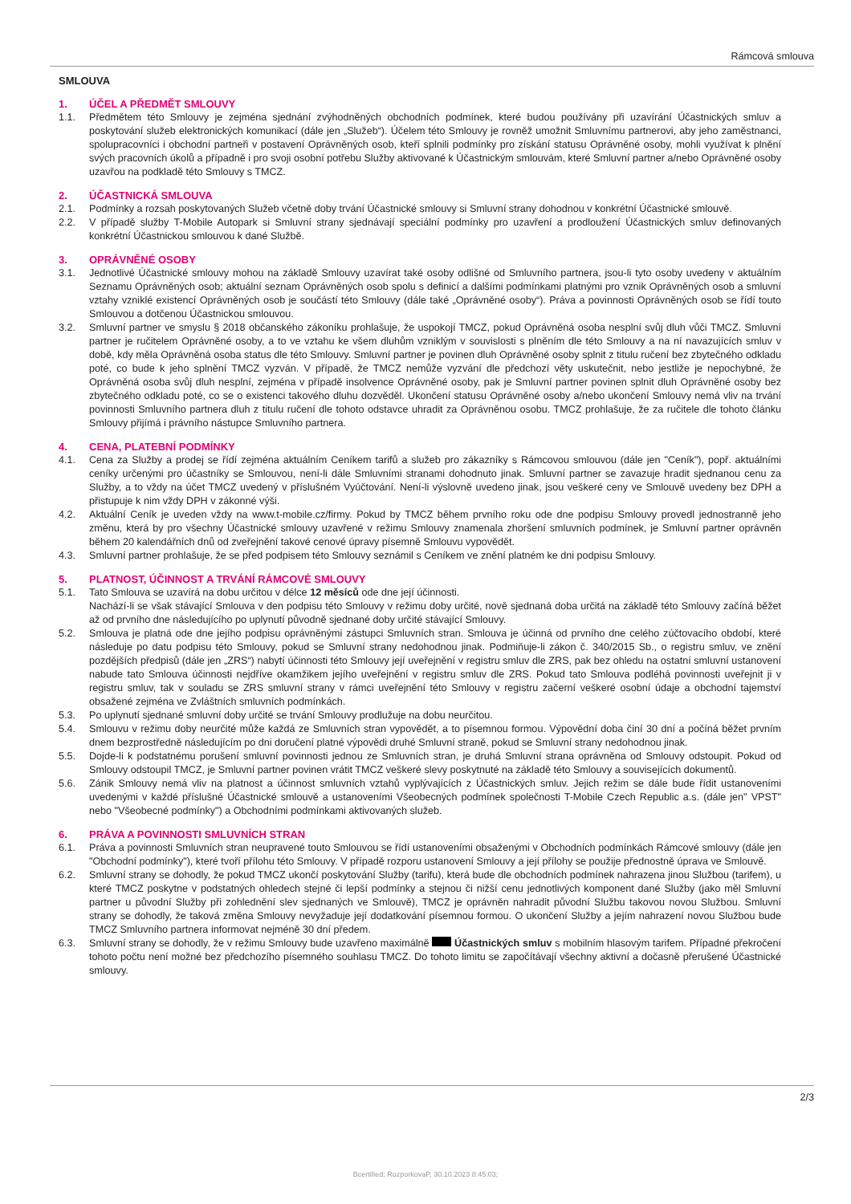Rámcová smlouva
SMLOUVA
1. ÚČEL A PŘEDMĚT SMLOUVY
1.1. Předmětem této Smlouvy je zejména sjednání zvýhodněných obchodních podmínek, které budou používány při uzavírání Účastnických smluv a poskytování služeb elektronických komunikací (dále jen „Služeb“). Účelem této Smlouvy je rovněž umožnit Smluvnímu partnerovi, aby jeho zaměstnanci, spolupracovníci i obchodní partneři v postavení Oprávněných osob, kteří splnili podmínky pro získání statusu Oprávněné osoby, mohli využívat k plnění svých pracovních úkolů a případně i pro svoji osobní potřebu Služby aktivované k Účastnickým smlouvám, které Smluvní partner a/nebo Oprávněné osoby uzavřou na podkladě této Smlouvy s TMCZ.
2. ÚČASTNICKÁ SMLOUVA
2.1. Podmínky a rozsah poskytovaných Služeb včetně doby trvání Účastnické smlouvy si Smluvní strany dohodnou v konkrétní Účastnické smlouvě.
2.2. V případě služby T-Mobile Autopark si Smluvní strany sjednávají speciální podmínky pro uzavření a prodloužení Účastnických smluv definovaných konkrétní Účastnickou smlouvou k dané Službě.
3. OPRÁVNĚNÉ OSOBY
3.1. Jednotlivé Účastnické smlouvy mohou na základě Smlouvy uzavírat také osoby odlišné od Smluvního partnera, jsou-li tyto osoby uvedeny v aktuálním Seznamu Oprávněných osob; aktuální seznam Oprávněných osob spolu s definicí a dalšími podmínkami platnými pro vznik Oprávněných osob a smluvní vztahy vzniklé existencí Oprávněných osob je součástí této Smlouvy (dále také „Oprávněné osoby“). Práva a povinnosti Oprávněných osob se řídí touto Smlouvou a dotčenou Účastnickou smlouvou.
3.2. Smluvní partner ve smyslu § 2018 občanského zákoníku prohlašuje, že uspokojí TMCZ, pokud Oprávněná osoba nesplní svůj dluh vůči TMCZ. Smluvní partner je ručitelem Oprávněné osoby, a to ve vztahu ke všem dluhům vzniklým v souvislosti s plněním dle této Smlouvy a na ní navazujících smluv v době, kdy měla Oprávněná osoba status dle této Smlouvy. Smluvní partner je povinen dluh Oprávněné osoby splnit z titulu ručení bez zbytečného odkladu poté, co bude k jeho splnění TMCZ vyzván. V případě, že TMCZ nemůže vyzvání dle předchozí věty uskutečnit, nebo jestliže je nepochybné, že Oprávněná osoba svůj dluh nesplní, zejména v případě insolvence Oprávněné osoby, pak je Smluvní partner povinen splnit dluh Oprávněné osoby bez zbytečného odkladu poté, co se o existenci takového dluhu dozvěděl. Ukončení statusu Oprávněné osoby a/nebo ukončení Smlouvy nemá vliv na trvání povinnosti Smluvního partnera dluh z titulu ručení dle tohoto odstavce uhradit za Oprávněnou osobu. TMCZ prohlašuje, že za ručitele dle tohoto článku Smlouvy přijímá i právního nástupce Smluvního partnera.
4. CENA, PLATEBNÍ PODMÍNKY
4.1. Cena za Služby a prodej se řídí zejména aktuálním Ceníkem tarifů a služeb pro zákazníky s Rámcovou smlouvou (dále jen "Ceník"), popř. aktuálními ceníky určenými pro účastníky se Smlouvou, není-li dále Smluvními stranami dohodnuto jinak. Smluvní partner se zavazuje hradit sjednanou cenu za Služby, a to vždy na účet TMCZ uvedený v příslušném Vyúčtování. Není-li výslovně uvedeno jinak, jsou veškeré ceny ve Smlouvě uvedeny bez DPH a přistupuje k nim vždy DPH v zákonné výši.
4.2. Aktuální Ceník je uveden vždy na www.t-mobile.cz/firmy. Pokud by TMCZ během prvního roku ode dne podpisu Smlouvy provedl jednostranně jeho změnu, která by pro všechny Účastnické smlouvy uzavřené v režimu Smlouvy znamenala zhoršení smluvních podmínek, je Smluvní partner oprávněn během 20 kalendářních dnů od zveřejnění takové cenové úpravy písemně Smlouvu vypovědět.
4.3. Smluvní partner prohlašuje, že se před podpisem této Smlouvy seznámil s Ceníkem ve znění platném ke dni podpisu Smlouvy.
5. PLATNOST, ÚČINNOST A TRVÁNÍ RÁMCOVÉ SMLOUVY
5.1. Tato Smlouva se uzavírá na dobu určitou v délce 12 měsíců ode dne její účinnosti.
Nachází-li se však stávající Smlouva v den podpisu této Smlouvy v režimu doby určité, nově sjednaná doba určitá na základě této Smlouvy začíná běžet až od prvního dne následujícího po uplynutí původně sjednané doby určité stávající Smlouvy.
5.2. Smlouva je platná ode dne jejího podpisu oprávněnými zástupci Smluvních stran. Smlouva je účinná od prvního dne celého zúčtovacího období, které následuje po datu podpisu této Smlouvy, pokud se Smluvní strany nedohodnou jinak. Podmiňuje-li zákon č. 340/2015 Sb., o registru smluv, ve znění pozdějších předpisů (dále jen „ZRS“) nabytí účinnosti této Smlouvy její uveřejnění v registru smluv dle ZRS, pak bez ohledu na ostatní smluvní ustanovení nabude tato Smlouva účinnosti nejdříve okamžikem jejího uveřejnění v registru smluv dle ZRS. Pokud tato Smlouva podléhá povinnosti uveřejnit ji v registru smluv, tak v souladu se ZRS smluvní strany v rámci uveřejnění této Smlouvy v registru začerní veškeré osobní údaje a obchodní tajemství obsažené zejména ve Zvláštních smluvních podmínkách.
5.3. Po uplynutí sjednané smluvní doby určité se trvání Smlouvy prodlužuje na dobu neurčitou.
5.4. Smlouvu v režimu doby neurčité může každá ze Smluvních stran vypovědět, a to písemnou formou. Výpovědní doba činí 30 dní a počíná běžet prvním dnem bezprostředně následujícím po dni doručení platné výpovědi druhé Smluvní straně, pokud se Smluvní strany nedohodnou jinak.
5.5. Dojde-li k podstatnému porušení smluvní povinnosti jednou ze Smluvních stran, je druhá Smluvní strana oprávněna od Smlouvy odstoupit. Pokud od Smlouvy odstoupil TMCZ, je Smluvní partner povinen vrátit TMCZ veškeré slevy poskytnuté na základě této Smlouvy a souvisejících dokumentů.
5.6. Zánik Smlouvy nemá vliv na platnost a účinnost smluvních vztahů vyplývajících z Účastnických smluv. Jejich režim se dále bude řídit ustanoveními uvedenými v každé příslušné Účastnické smlouvě a ustanoveními Všeobecných podmínek společnosti T-Mobile Czech Republic a.s. (dále jen" VPST" nebo "Všeobecné podmínky") a Obchodními podmínkami aktivovaných služeb.
6. PRÁVA A POVINNOSTI SMLUVNÍCH STRAN
6.1. Práva a povinnosti Smluvních stran neupravené touto Smlouvou se řídí ustanoveními obsaženými v Obchodních podmínkách Rámcové smlouvy (dále jen "Obchodní podmínky"), které tvoří přílohu této Smlouvy. V případě rozporu ustanovení Smlouvy a její přílohy se použije přednostně úprava ve Smlouvě.
6.2. Smluvní strany se dohodly, že pokud TMCZ ukončí poskytování Služby (tarifu), která bude dle obchodních podmínek nahrazena jinou Službou (tarifem), u které TMCZ poskytne v podstatných ohledech stejné či lepší podmínky a stejnou či nižší cenu jednotlivých komponent dané Služby (jako měl Smluvní partner u původní Služby při zohlednění slev sjednaných ve Smlouvě), TMCZ je oprávněn nahradit původní Službu takovou novou Službou. Smluvní strany se dohodly, že taková změna Smlouvy nevyžaduje její dodatkování písemnou formou. O ukončení Služby a jejím nahrazení novou Službou bude TMCZ Smluvního partnera informovat nejméně 30 dní předem.
6.3. Smluvní strany se dohodly, že v režimu Smlouvy bude uzavřeno maximálně Účastnických smluv s mobilním hlasovým tarifem. Případné překročení tohoto počtu není možné bez předchozího písemného souhlasu TMCZ. Do tohoto limitu se započítávají všechny aktivní a dočasně přerušené Účastnické smlouvy.
2/3
Bcertified; RozporkovaP, 30.10.2023 8:45:03;